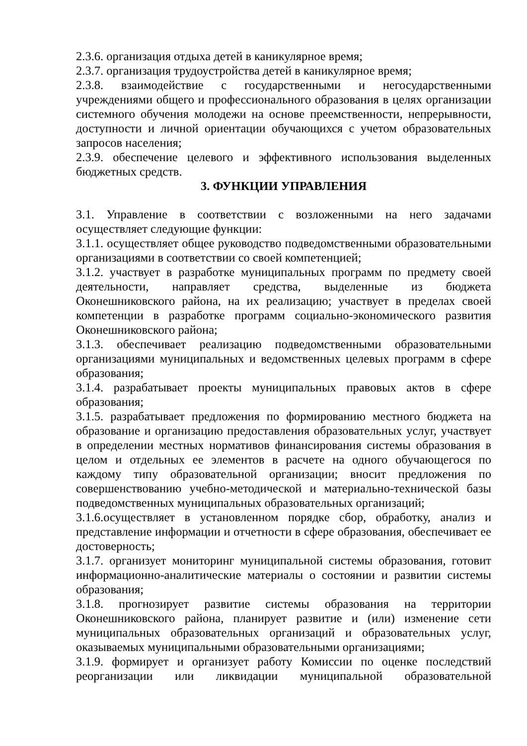2.3.6. организация отдыха детей в каникулярное время;
2.3.7. организация трудоустройства детей в каникулярное время;
2.3.8. взаимодействие с государственными и негосударственными учреждениями общего и профессионального образования в целях организации системного обучения молодежи на основе преемственности, непрерывности, доступности и личной ориентации обучающихся с учетом образовательных запросов населения;
2.3.9. обеспечение целевого и эффективного использования выделенных бюджетных средств.
3. ФУНКЦИИ УПРАВЛЕНИЯ
3.1. Управление в соответствии с возложенными на него задачами осуществляет следующие функции:
3.1.1. осуществляет общее руководство подведомственными образовательными организациями в соответствии со своей компетенцией;
3.1.2. участвует в разработке муниципальных программ по предмету своей деятельности, направляет средства, выделенные из бюджета Оконешниковского района, на их реализацию; участвует в пределах своей компетенции в разработке программ социально-экономического развития Оконешниковского района;
3.1.3. обеспечивает реализацию подведомственными образовательными организациями муниципальных и ведомственных целевых программ в сфере образования;
3.1.4. разрабатывает проекты муниципальных правовых актов в сфере образования;
3.1.5. разрабатывает предложения по формированию местного бюджета на образование и организацию предоставления образовательных услуг, участвует в определении местных нормативов финансирования системы образования в целом и отдельных ее элементов в расчете на одного обучающегося по каждому типу образовательной организации; вносит предложения по совершенствованию учебно-методической и материально-технической базы подведомственных муниципальных образовательных организаций;
3.1.6.осуществляет в установленном порядке сбор, обработку, анализ и представление информации и отчетности в сфере образования, обеспечивает ее достоверность;
3.1.7. организует мониторинг муниципальной системы образования, готовит информационно-аналитические материалы о состоянии и развитии системы образования;
3.1.8. прогнозирует развитие системы образования на территории Оконешниковского района, планирует развитие и (или) изменение сети муниципальных образовательных организаций и образовательных услуг, оказываемых муниципальными образовательными организациями;
3.1.9. формирует и организует работу Комиссии по оценке последствий реорганизации или ликвидации муниципальной образовательной